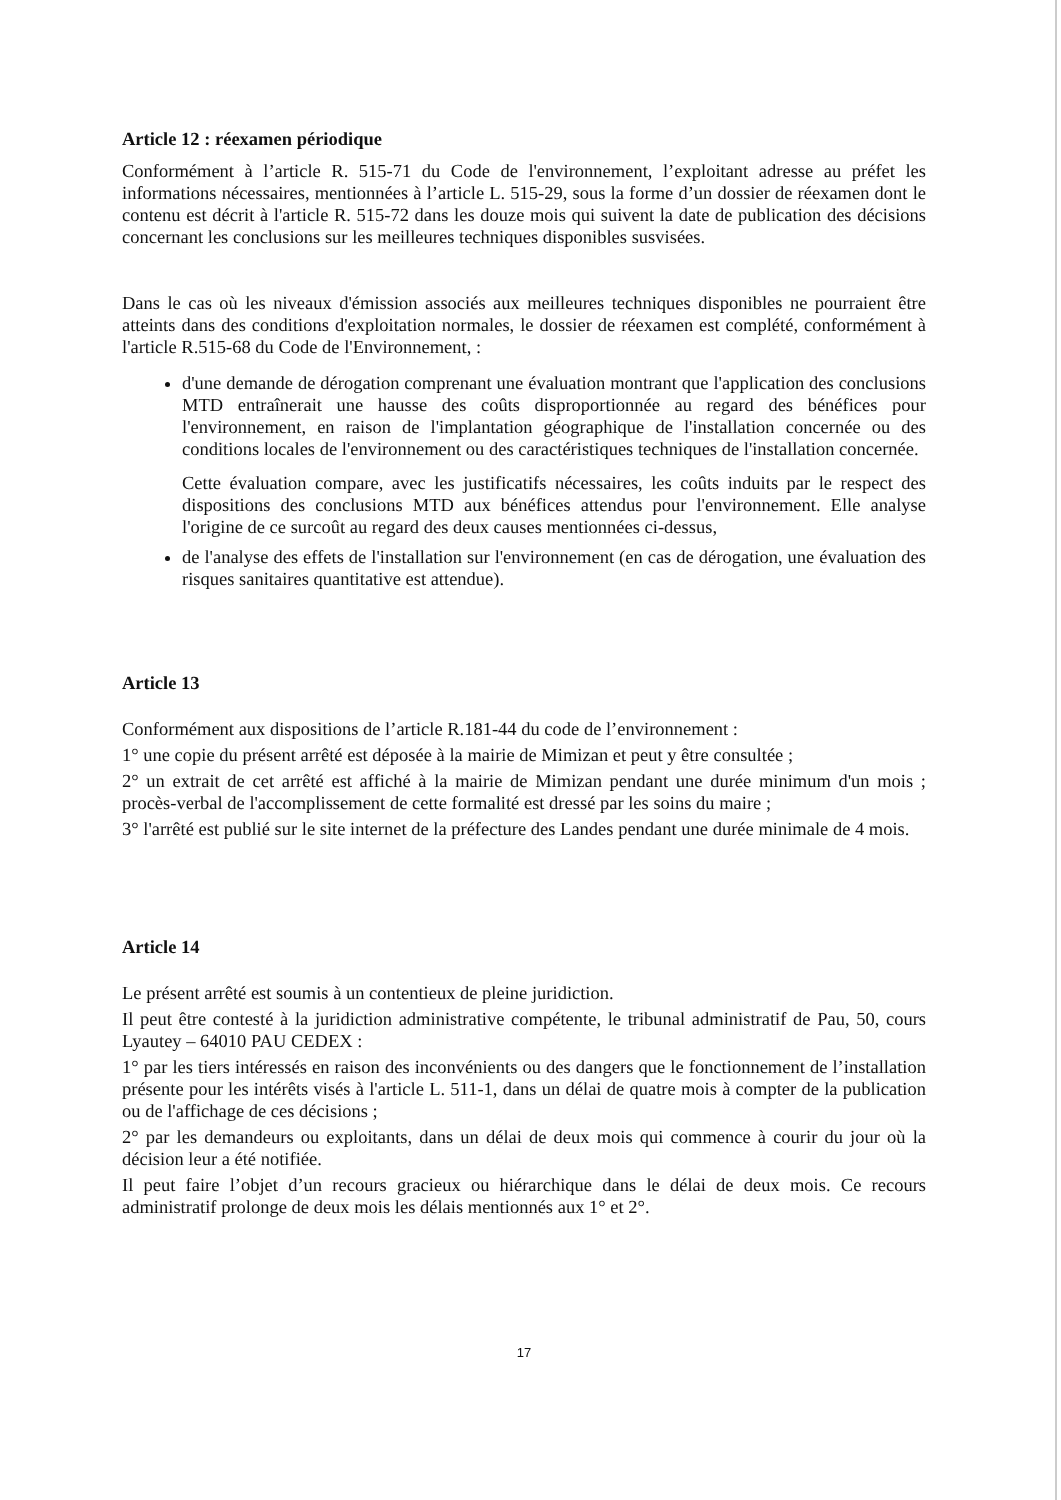Article 12 : réexamen périodique
Conformément à l’article R. 515-71 du Code de l'environnement, l’exploitant adresse au préfet les informations nécessaires, mentionnées à l’article L. 515-29, sous la forme d’un dossier de réexamen dont le contenu est décrit à l'article R. 515-72 dans les douze mois qui suivent la date de publication des décisions concernant les conclusions sur les meilleures techniques disponibles susvisées.
Dans le cas où les niveaux d'émission associés aux meilleures techniques disponibles ne pourraient être atteints dans des conditions d'exploitation normales, le dossier de réexamen est complété, conformément à l'article R.515-68 du Code de l'Environnement, :
d'une demande de dérogation comprenant une évaluation montrant que l'application des conclusions MTD entraînerait une hausse des coûts disproportionnée au regard des bénéfices pour l'environnement, en raison de l'implantation géographique de l'installation concernée ou des conditions locales de l'environnement ou des caractéristiques techniques de l'installation concernée.
Cette évaluation compare, avec les justificatifs nécessaires, les coûts induits par le respect des dispositions des conclusions MTD aux bénéfices attendus pour l'environnement. Elle analyse l'origine de ce surcoût au regard des deux causes mentionnées ci-dessus,
de l'analyse des effets de l'installation sur l'environnement (en cas de dérogation, une évaluation des risques sanitaires quantitative est attendue).
Article 13
Conformément aux dispositions de l’article R.181-44 du code de l’environnement :
1° une copie du présent arrêté est déposée à la mairie de Mimizan et peut y être consultée ;
2° un extrait de cet arrêté est affiché à la mairie de Mimizan pendant une durée minimum d'un mois ; procès-verbal de l'accomplissement de cette formalité est dressé par les soins du maire ;
3° l'arrêté est publié sur le site internet de la préfecture des Landes pendant une durée minimale de 4 mois.
Article 14
Le présent arrêté est soumis à un contentieux de pleine juridiction.
Il peut être contesté à la juridiction administrative compétente, le tribunal administratif de Pau, 50, cours Lyautey – 64010 PAU CEDEX :
1° par les tiers intéressés en raison des inconvénients ou des dangers que le fonctionnement de l’installation présente pour les intérêts visés à l'article L. 511-1, dans un délai de quatre mois à compter de la publication ou de l'affichage de ces décisions ;
2° par les demandeurs ou exploitants, dans un délai de deux mois qui commence à courir du jour où la décision leur a été notifiée.
Il peut faire l’objet d’un recours gracieux ou hiérarchique dans le délai de deux mois. Ce recours administratif prolonge de deux mois les délais mentionnés aux 1° et 2°.
17